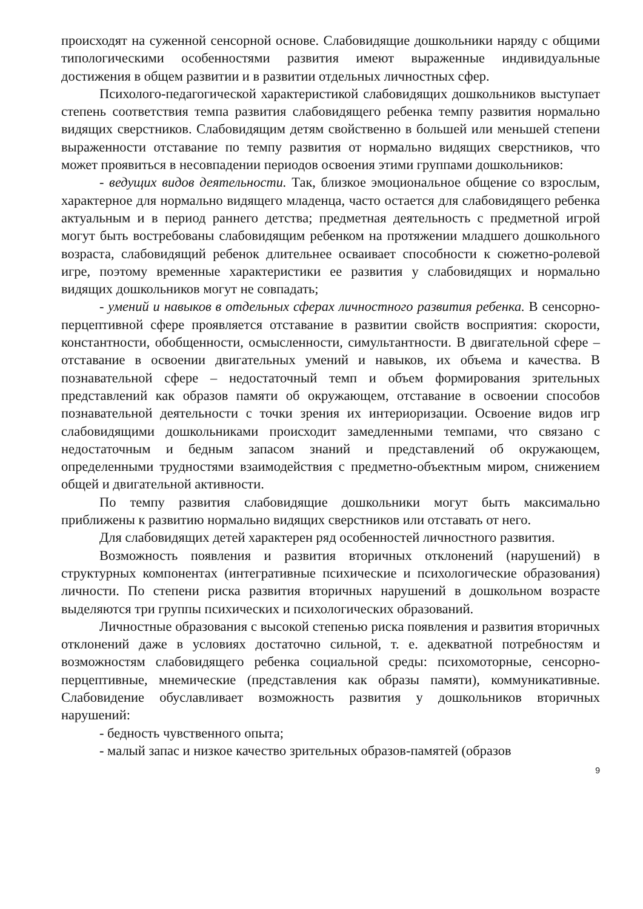происходят на суженной сенсорной основе. Слабовидящие дошкольники наряду с общими типологическими особенностями развития имеют выраженные индивидуальные достижения в общем развитии и в развитии отдельных личностных сфер.
Психолого-педагогической характеристикой слабовидящих дошкольников выступает степень соответствия темпа развития слабовидящего ребенка темпу развития нормально видящих сверстников. Слабовидящим детям свойственно в большей или меньшей степени выраженности отставание по темпу развития от нормально видящих сверстников, что может проявиться в несовпадении периодов освоения этими группами дошкольников:
- ведущих видов деятельности. Так, близкое эмоциональное общение со взрослым, характерное для нормально видящего младенца, часто остается для слабовидящего ребенка актуальным и в период раннего детства; предметная деятельность с предметной игрой могут быть востребованы слабовидящим ребенком на протяжении младшего дошкольного возраста, слабовидящий ребенок длительнее осваивает способности к сюжетно-ролевой игре, поэтому временные характеристики ее развития у слабовидящих и нормально видящих дошкольников могут не совпадать;
- умений и навыков в отдельных сферах личностного развития ребенка. В сенсорно-перцептивной сфере проявляется отставание в развитии свойств восприятия: скорости, константности, обобщенности, осмысленности, симультантности. В двигательной сфере – отставание в освоении двигательных умений и навыков, их объема и качества. В познавательной сфере – недостаточный темп и объем формирования зрительных представлений как образов памяти об окружающем, отставание в освоении способов познавательной деятельности с точки зрения их интериоризации. Освоение видов игр слабовидящими дошкольниками происходит замедленными темпами, что связано с недостаточным и бедным запасом знаний и представлений об окружающем, определенными трудностями взаимодействия с предметно-объектным миром, снижением общей и двигательной активности.
По темпу развития слабовидящие дошкольники могут быть максимально приближены к развитию нормально видящих сверстников или отставать от него.
Для слабовидящих детей характерен ряд особенностей личностного развития.
Возможность появления и развития вторичных отклонений (нарушений) в структурных компонентах (интегративные психические и психологические образования) личности. По степени риска развития вторичных нарушений в дошкольном возрасте выделяются три группы психических и психологических образований.
Личностные образования с высокой степенью риска появления и развития вторичных отклонений даже в условиях достаточно сильной, т. е. адекватной потребностям и возможностям слабовидящего ребенка социальной среды: психомоторные, сенсорно-перцептивные, мнемические (представления как образы памяти), коммуникативные. Слабовидение обуславливает возможность развития у дошкольников вторичных нарушений:
- бедность чувственного опыта;
- малый запас и низкое качество зрительных образов-памятей (образов
9